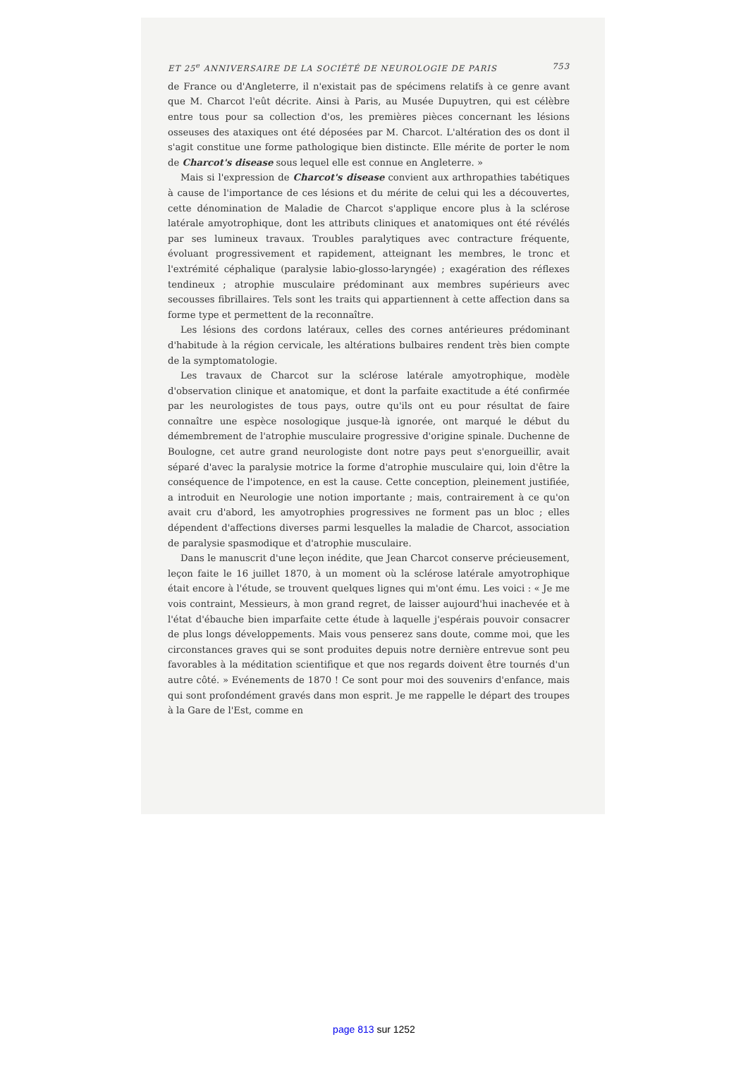ET 25<sup>e</sup> ANNIVERSAIRE DE LA SOCIÉTÉ DE NEUROLOGIE DE PARIS 753
de France ou d'Angleterre, il n'existait pas de spécimens relatifs à ce genre avant que M. Charcot l'eût décrite. Ainsi à Paris, au Musée Dupuytren, qui est célèbre entre tous pour sa collection d'os, les premières pièces concernant les lésions osseuses des ataxiques ont été déposées par M. Charcot. L'altération des os dont il s'agit constitue une forme pathologique bien distincte. Elle mérite de porter le nom de Charcot's disease sous lequel elle est connue en Angleterre. »
Mais si l'expression de Charcot's disease convient aux arthropathies tabétiques à cause de l'importance de ces lésions et du mérite de celui qui les a découvertes, cette dénomination de Maladie de Charcot s'applique encore plus à la sclérose latérale amyotrophique, dont les attributs cliniques et anatomiques ont été révélés par ses lumineux travaux. Troubles paralytiques avec contracture fréquente, évoluant progressivement et rapidement, atteignant les membres, le tronc et l'extrémité céphalique (paralysie labio-glosso-laryngée) ; exagération des réflexes tendineux ; atrophie musculaire prédominant aux membres supérieurs avec secousses fibrillaires. Tels sont les traits qui appartiennent à cette affection dans sa forme type et permettent de la reconnaître.
Les lésions des cordons latéraux, celles des cornes antérieures prédominant d'habitude à la région cervicale, les altérations bulbaires rendent très bien compte de la symptomatologie.
Les travaux de Charcot sur la sclérose latérale amyotrophique, modèle d'observation clinique et anatomique, et dont la parfaite exactitude a été confirmée par les neurologistes de tous pays, outre qu'ils ont eu pour résultat de faire connaître une espèce nosologique jusque-là ignorée, ont marqué le début du démembrement de l'atrophie musculaire progressive d'origine spinale. Duchenne de Boulogne, cet autre grand neurologiste dont notre pays peut s'enorgueillir, avait séparé d'avec la paralysie motrice la forme d'atrophie musculaire qui, loin d'être la conséquence de l'impotence, en est la cause. Cette conception, pleinement justifiée, a introduit en Neurologie une notion importante ; mais, contrairement à ce qu'on avait cru d'abord, les amyotrophies progressives ne forment pas un bloc ; elles dépendent d'affections diverses parmi lesquelles la maladie de Charcot, association de paralysie spasmodique et d'atrophie musculaire.
Dans le manuscrit d'une leçon inédite, que Jean Charcot conserve précieusement, leçon faite le 16 juillet 1870, à un moment où la sclérose latérale amyotrophique était encore à l'étude, se trouvent quelques lignes qui m'ont ému. Les voici : « Je me vois contraint, Messieurs, à mon grand regret, de laisser aujourd'hui inachevée et à l'état d'ébauche bien imparfaite cette étude à laquelle j'espérais pouvoir consacrer de plus longs développements. Mais vous penserez sans doute, comme moi, que les circonstances graves qui se sont produites depuis notre dernière entrevue sont peu favorables à la méditation scientifique et que nos regards doivent être tournés d'un autre côté. » Evénements de 1870 ! Ce sont pour moi des souvenirs d'enfance, mais qui sont profondément gravés dans mon esprit. Je me rappelle le départ des troupes à la Gare de l'Est, comme en
page 813 sur 1252